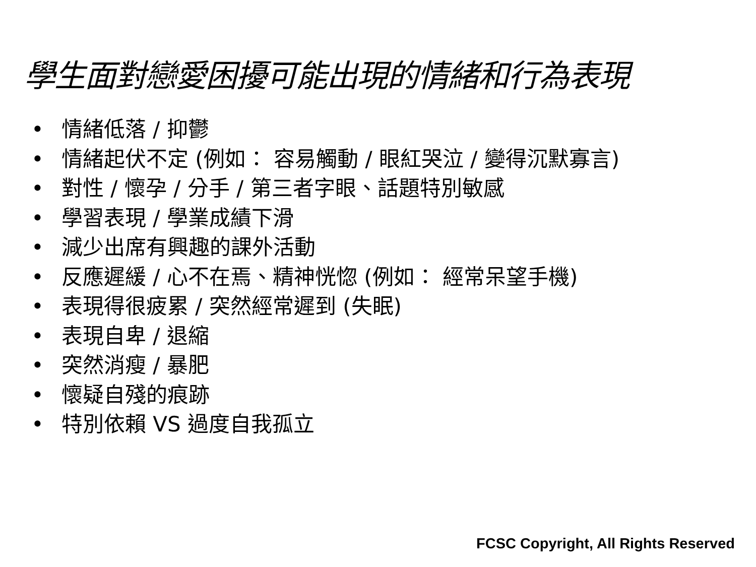學生面對戀愛困擾可能出現的情緒和行為表現
• 情緒低落 / 抑鬱
• 情緒起伏不定 (例如： 容易觸動 / 眼紅哭泣 / 變得沉默寡言)
• 對性 / 懷孕 / 分手 / 第三者字眼、話題特別敏感
• 學習表現 / 學業成績下滑
• 減少出席有興趣的課外活動
• 反應遲緩 / 心不在焉、精神恍惚 (例如： 經常呆望手機)
• 表現得很疲累 / 突然經常遲到 (失眠)
• 表現自卑 / 退縮
• 突然消瘦 / 暴肥
• 懷疑自殘的痕跡
• 特別依賴 VS 過度自我孤立
FCSC Copyright, All Rights Reserved